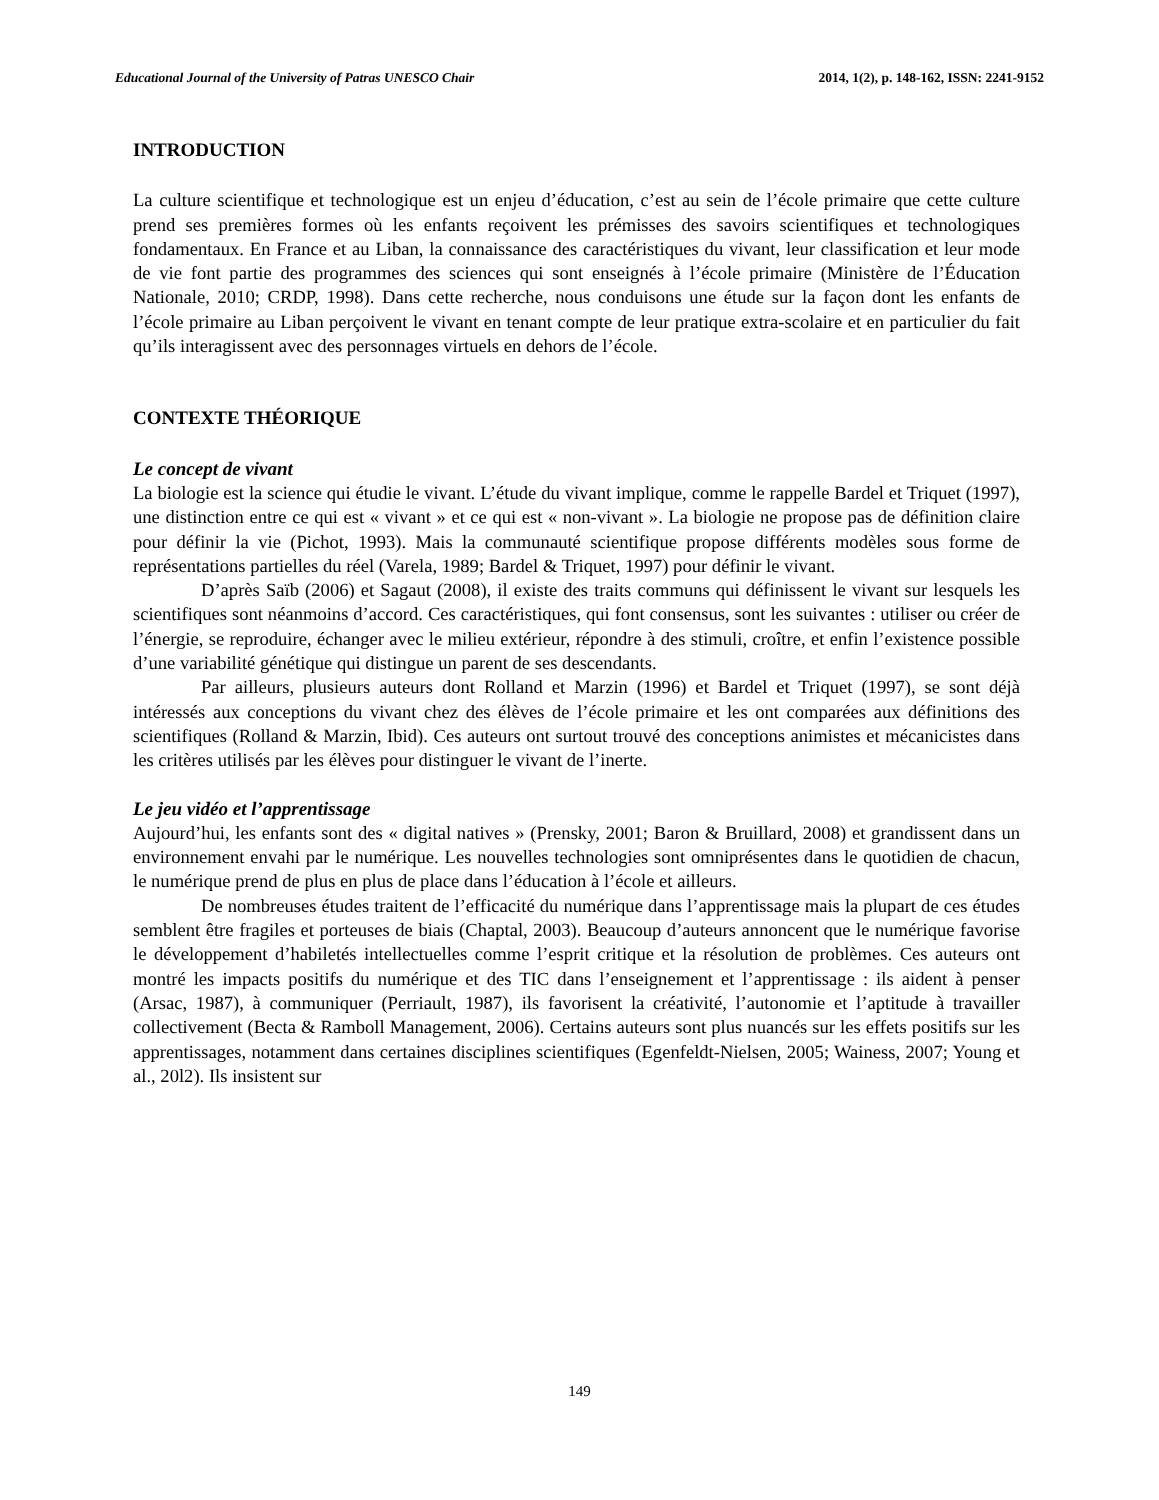Educational Journal of the University of Patras UNESCO Chair 2014, 1(2), p. 148-162, ISSN: 2241-9152
INTRODUCTION
La culture scientifique et technologique est un enjeu d’éducation, c’est au sein de l’école primaire que cette culture prend ses premières formes où les enfants reçoivent les prémisses des savoirs scientifiques et technologiques fondamentaux. En France et au Liban, la connaissance des caractéristiques du vivant, leur classification et leur mode de vie font partie des programmes des sciences qui sont enseignés à l’école primaire (Ministère de l’Éducation Nationale, 2010; CRDP, 1998). Dans cette recherche, nous conduisons une étude sur la façon dont les enfants de l’école primaire au Liban perçoivent le vivant en tenant compte de leur pratique extra-scolaire et en particulier du fait qu’ils interagissent avec des personnages virtuels en dehors de l’école.
CONTEXTE THÉORIQUE
Le concept de vivant
La biologie est la science qui étudie le vivant. L’étude du vivant implique, comme le rappelle Bardel et Triquet (1997), une distinction entre ce qui est « vivant » et ce qui est « non-vivant ». La biologie ne propose pas de définition claire pour définir la vie (Pichot, 1993). Mais la communauté scientifique propose différents modèles sous forme de représentations partielles du réel (Varela, 1989; Bardel & Triquet, 1997) pour définir le vivant.
D’après Saïb (2006) et Sagaut (2008), il existe des traits communs qui définissent le vivant sur lesquels les scientifiques sont néanmoins d’accord. Ces caractéristiques, qui font consensus, sont les suivantes : utiliser ou créer de l’énergie, se reproduire, échanger avec le milieu extérieur, répondre à des stimuli, croître, et enfin l’existence possible d’une variabilité génétique qui distingue un parent de ses descendants.
Par ailleurs, plusieurs auteurs dont Rolland et Marzin (1996) et Bardel et Triquet (1997), se sont déjà intéressés aux conceptions du vivant chez des élèves de l’école primaire et les ont comparées aux définitions des scientifiques (Rolland & Marzin, Ibid). Ces auteurs ont surtout trouvé des conceptions animistes et mécanicistes dans les critères utilisés par les élèves pour distinguer le vivant de l’inerte.
Le jeu vidéo et l’apprentissage
Aujourd’hui, les enfants sont des « digital natives » (Prensky, 2001; Baron & Bruillard, 2008) et grandissent dans un environnement envahi par le numérique. Les nouvelles technologies sont omniprésentes dans le quotidien de chacun, le numérique prend de plus en plus de place dans l’éducation à l’école et ailleurs.
De nombreuses études traitent de l’efficacité du numérique dans l’apprentissage mais la plupart de ces études semblent être fragiles et porteuses de biais (Chaptal, 2003). Beaucoup d’auteurs annoncent que le numérique favorise le développement d’habiletés intellectuelles comme l’esprit critique et la résolution de problèmes. Ces auteurs ont montré les impacts positifs du numérique et des TIC dans l’enseignement et l’apprentissage : ils aident à penser (Arsac, 1987), à communiquer (Perriault, 1987), ils favorisent la créativité, l’autonomie et l’aptitude à travailler collectivement (Becta & Ramboll Management, 2006). Certains auteurs sont plus nuancés sur les effets positifs sur les apprentissages, notamment dans certaines disciplines scientifiques (Egenfeldt-Nielsen, 2005; Wainess, 2007; Young et al., 20l2). Ils insistent sur
149